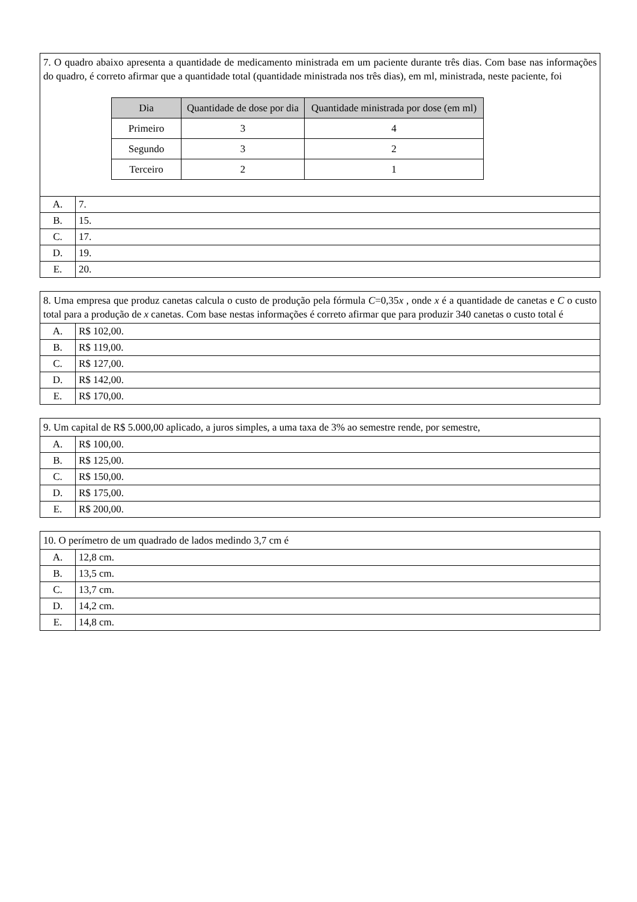| 7. O quadro abaixo apresenta a quantidade de medicamento ministrada em um paciente durante três dias. Com base nas informações do quadro, é correto afirmar que a quantidade total (quantidade ministrada nos três dias), em ml, ministrada, neste paciente, foi / Dia / Quantidade de dose por dia / Quantidade ministrada por dose (em ml) / / --- / --- / --- / / Primeiro / 3 / 4 / / Segundo / 3 / 2 / / Terceiro / 2 / 1 / | |
| A. | 7. |
| B. | 15. |
| C. | 17. |
| D. | 19. |
| E. | 20. |
| 8. Uma empresa que produz canetas calcula o custo de produção pela fórmula C =0,35 x , onde x é a quantidade de canetas e C o custo total para a produção de x canetas. Com base nestas informações é correto afirmar que para produzir 340 canetas o custo total é | |
| A. | R$ 102,00. |
| B. | R$ 119,00. |
| C. | R$ 127,00. |
| D. | R$ 142,00. |
| E. | R$ 170,00. |
| 9. Um capital de R$ 5.000,00 aplicado, a juros simples, a uma taxa de 3% ao semestre rende, por semestre, | |
| A. | R$ 100,00. |
| B. | R$ 125,00. |
| C. | R$ 150,00. |
| D. | R$ 175,00. |
| E. | R$ 200,00. |
| 10. O perímetro de um quadrado de lados medindo 3,7 cm é | |
| A. | 12,8 cm. |
| B. | 13,5 cm. |
| C. | 13,7 cm. |
| D. | 14,2 cm. |
| E. | 14,8 cm. |